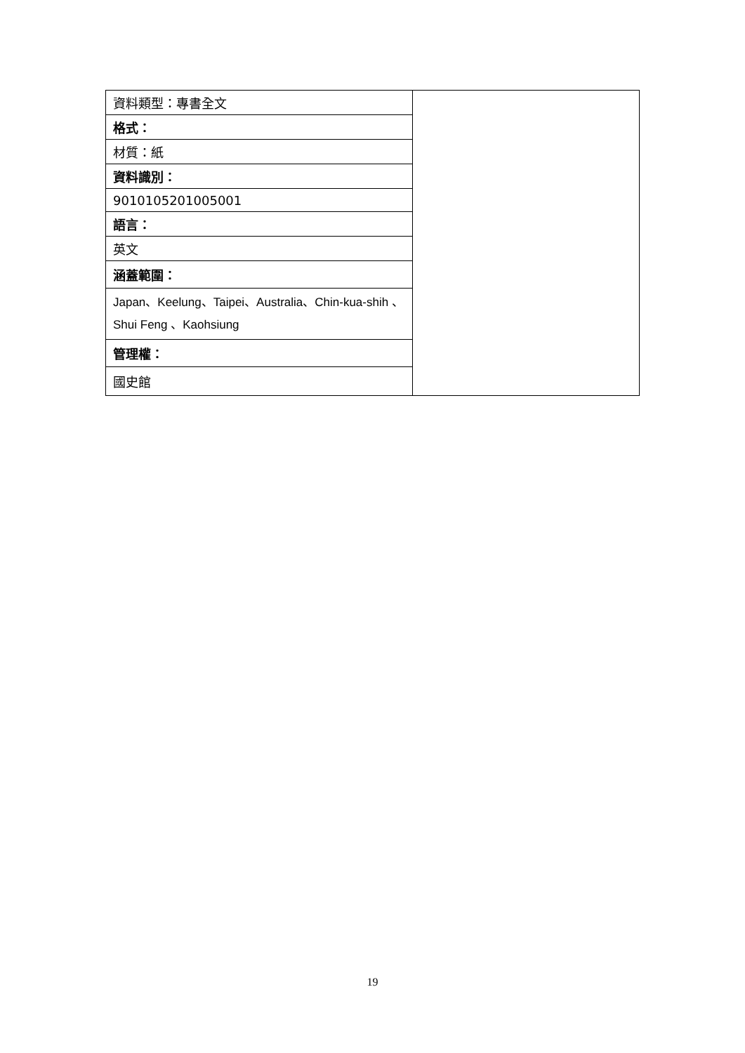| 資料類型：專書全文 | |
| 格式： | |
| 材質：紙 | |
| 資料識別： | |
| 9010105201005001 | |
| 語言： | |
| 英文 | |
| 涵蓋範圍： | |
| Japan、Keelung、Taipei、Australia、Chin-kua-shih 、 Shui Feng 、Kaohsiung | |
| 管理權： | |
| 國史館 | |
19